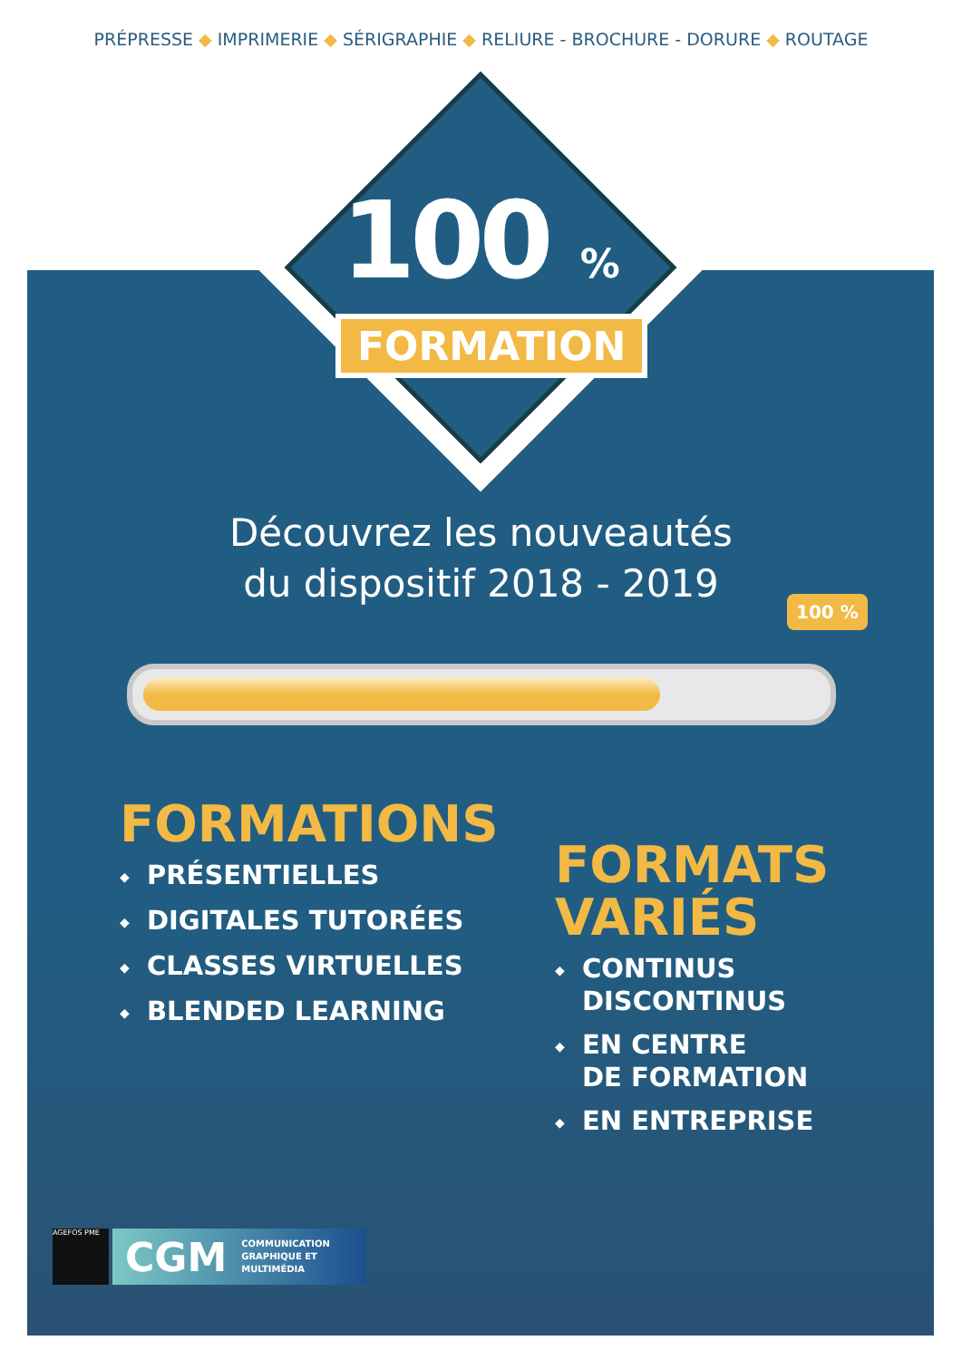PRÉPRESSE ◆ IMPRIMERIE ◆ SÉRIGRAPHIE ◆ RELIURE - BROCHURE - DORURE ◆ ROUTAGE
100 %
FORMATION
Découvrez les nouveautés
du dispositif 2018 - 2019
100 %
FORMATIONS
◆ PRÉSENTIELLES
◆ DIGITALES TUTORÉES
◆ CLASSES VIRTUELLES
◆ BLENDED LEARNING
FORMATS
VARIÉS
◆ CONTINUS
DISCONTINUS
◆ EN CENTRE
DE FORMATION
◆ EN ENTREPRISE
AGEFOS PME
CGM COMMUNICATION
GRAPHIQUE ET
MULTIMÉDIA